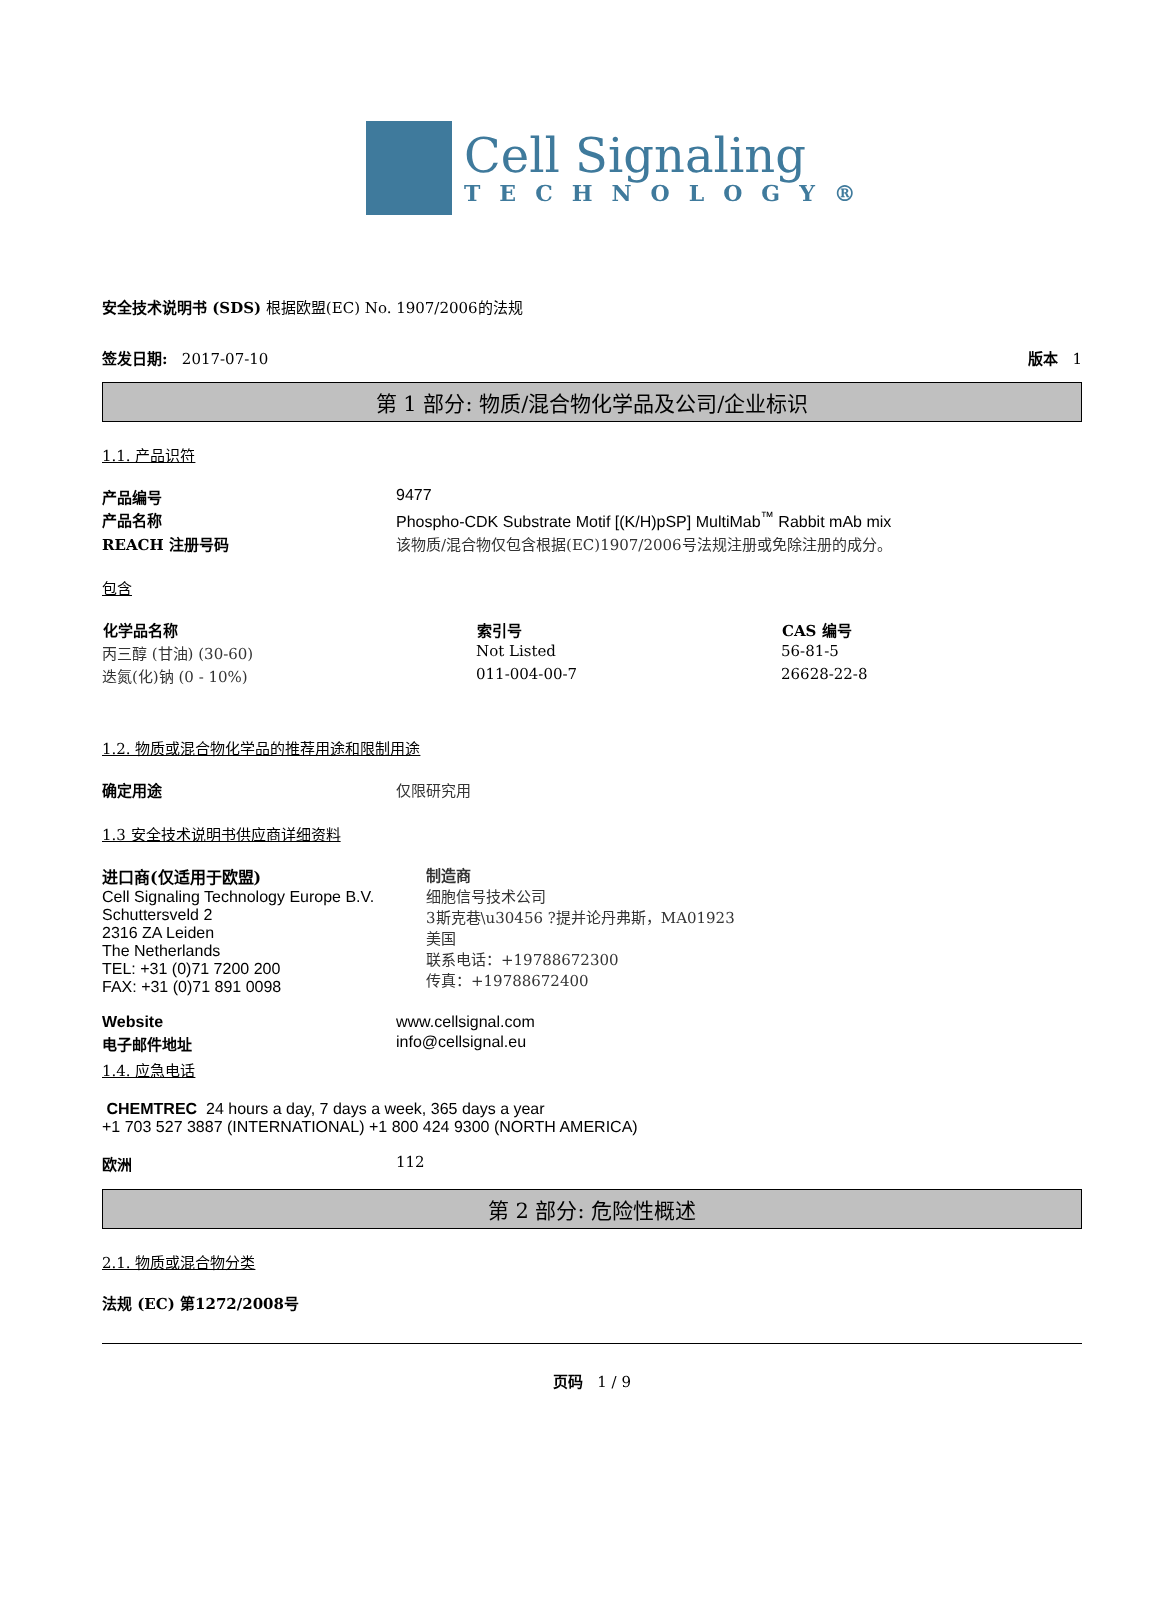Cell Signaling
TECHNOLOGY®
安全技术说明书 (SDS) 根据欧盟(EC) No. 1907/2006的法规
签发日期: 2017-07-10 版本 1
第 1 部分: 物质/混合物化学品及公司/企业标识
1.1. 产品识符
| 产品编号 | 9477 |
| 产品名称 | Phospho-CDK Substrate Motif [(K/H)pSP] MultiMab<sup>™</sup> Rabbit mAb mix |
| REACH 注册号码 | 该物质/混合物仅包含根据(EC)1907/2006号法规注册或免除注册的成分。 |
包含
| 化学品名称 | 索引号 | CAS 编号 |
| --- | --- | --- |
| 丙三醇 (甘油) (30-60) | Not Listed | 56-81-5 |
| 迭氮(化)钠 (0 - 10%) | 011-004-00-7 | 26628-22-8 |
1.2. 物质或混合物化学品的推荐用途和限制用途
| 确定用途 | 仅限研究用 |
1.3 安全技术说明书供应商详细资料
进口商(仅适用于欧盟)
Cell Signaling Technology Europe B.V.
Schuttersveld 2
2316 ZA Leiden
The Netherlands
TEL: +31 (0)71 7200 200
FAX: +31 (0)71 891 0098
制造商
细胞信号技术公司
3斯克巷\u30456 ?提并论丹弗斯，MA01923
美国
联系电话：+19788672300
传真：+19788672400
| Website | www.cellsignal.com |
| 电子邮件地址 | info@cellsignal.eu |
1.4. 应急电话
CHEMTREC 24 hours a day, 7 days a week, 365 days a year
+1 703 527 3887 (INTERNATIONAL) +1 800 424 9300 (NORTH AMERICA)
| 欧洲 | 112 |
第 2 部分: 危险性概述
2.1. 物质或混合物分类
法规 (EC) 第1272/2008号
页码 1 / 9